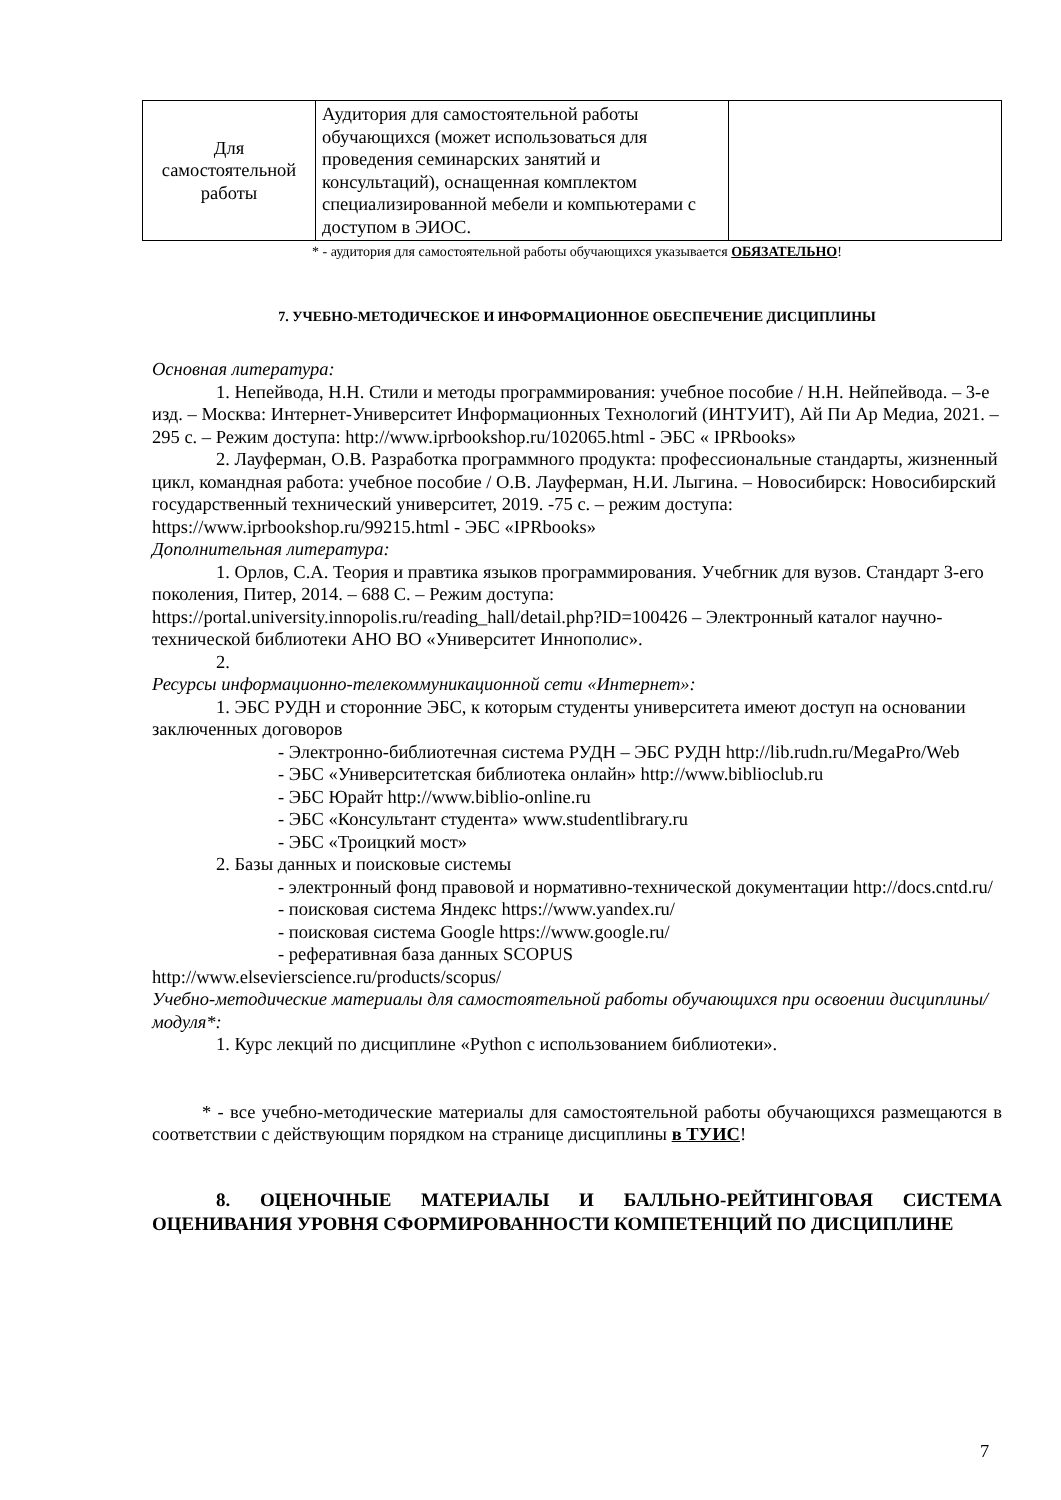| Для самостоятельной работы | Аудитория для самостоятельной работы обучающихся (может использоваться для проведения семинарских занятий и консультаций), оснащенная комплектом специализированной мебели и компьютерами с доступом в ЭИОС. | |
* - аудитория для самостоятельной работы обучающихся указывается ОБЯЗАТЕЛЬНО!
7. УЧЕБНО-МЕТОДИЧЕСКОЕ И ИНФОРМАЦИОННОЕ ОБЕСПЕЧЕНИЕ ДИСЦИПЛИНЫ
Основная литература:
1. Непейвода, Н.Н. Стили и методы программирования: учебное пособие / Н.Н. Нейпейвода. – 3-е изд. – Москва: Интернет-Университет Информационных Технологий (ИНТУИТ), Ай Пи Ар Медиа, 2021. – 295 с. – Режим доступа: http://www.iprbookshop.ru/102065.html - ЭБС « IPRbooks»
2. Лауферман, О.В. Разработка программного продукта: профессиональные стандарты, жизненный цикл, командная работа: учебное пособие / О.В. Лауферман, Н.И. Лыгина. – Новосибирск: Новосибирский государственный технический университет, 2019. -75 с. – режим доступа: https://www.iprbookshop.ru/99215.html - ЭБС «IPRbooks»
Дополнительная литература:
1. Орлов, С.А. Теория и правтика языков программирования. Учебгник для вузов. Стандарт 3-его поколения, Питер, 2014. – 688 С. – Режим доступа: https://portal.university.innopolis.ru/reading_hall/detail.php?ID=100426 – Электронный каталог научно-технической библиотеки АНО ВО «Университет Иннополис».
2.
Ресурсы информационно-телекоммуникационной сети «Интернет»:
1. ЭБС РУДН и сторонние ЭБС, к которым студенты университета имеют доступ на основании заключенных договоров
- Электронно-библиотечная система РУДН – ЭБС РУДН http://lib.rudn.ru/MegaPro/Web
- ЭБС «Университетская библиотека онлайн» http://www.biblioclub.ru
- ЭБС Юрайт http://www.biblio-online.ru
- ЭБС «Консультант студента» www.studentlibrary.ru
- ЭБС «Троицкий мост»
2. Базы данных и поисковые системы
- электронный фонд правовой и нормативно-технической документации http://docs.cntd.ru/
- поисковая система Яндекс https://www.yandex.ru/
- поисковая система Google https://www.google.ru/
- реферативная база данных SCOPUS
http://www.elsevierscience.ru/products/scopus/
Учебно-методические материалы для самостоятельной работы обучающихся при освоении дисциплины/модуля*:
1. Курс лекций по дисциплине «Python с использованием библиотеки».
* - все учебно-методические материалы для самостоятельной работы обучающихся размещаются в соответствии с действующим порядком на странице дисциплины в ТУИС!
8. ОЦЕНОЧНЫЕ МАТЕРИАЛЫ И БАЛЛЬНО-РЕЙТИНГОВАЯ СИСТЕМА ОЦЕНИВАНИЯ УРОВНЯ СФОРМИРОВАННОСТИ КОМПЕТЕНЦИЙ ПО ДИСЦИПЛИНЕ
7